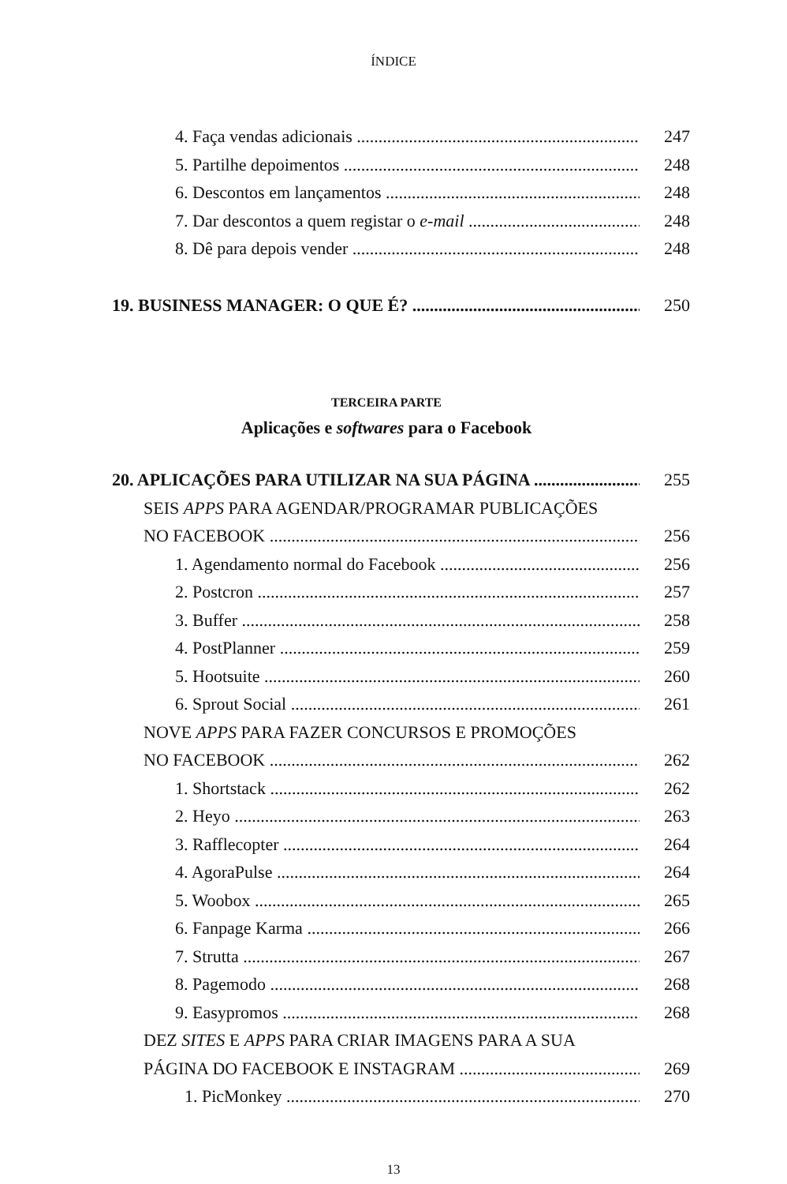ÍNDICE
4. Faça vendas adicionais 247
5. Partilhe depoimentos 248
6. Descontos em lançamentos 248
7. Dar descontos a quem registar o e-mail 248
8. Dê para depois vender 248
19. BUSINESS MANAGER: O QUE É? 250
TERCEIRA PARTE
Aplicações e softwares para o Facebook
20. APLICAÇÕES PARA UTILIZAR NA SUA PÁGINA 255
SEIS APPS PARA AGENDAR/PROGRAMAR PUBLICAÇÕES
NO FACEBOOK 256
1. Agendamento normal do Facebook 256
2. Postcron 257
3. Buffer 258
4. PostPlanner 259
5. Hootsuite 260
6. Sprout Social 261
NOVE APPS PARA FAZER CONCURSOS E PROMOÇÕES
NO FACEBOOK 262
1. Shortstack 262
2. Heyo 263
3. Rafflecopter 264
4. AgoraPulse 264
5. Woobox 265
6. Fanpage Karma 266
7. Strutta 267
8. Pagemodo 268
9. Easypromos 268
DEZ SITES E APPS PARA CRIAR IMAGENS PARA A SUA
PÁGINA DO FACEBOOK E INSTAGRAM 269
1. PicMonkey 270
13